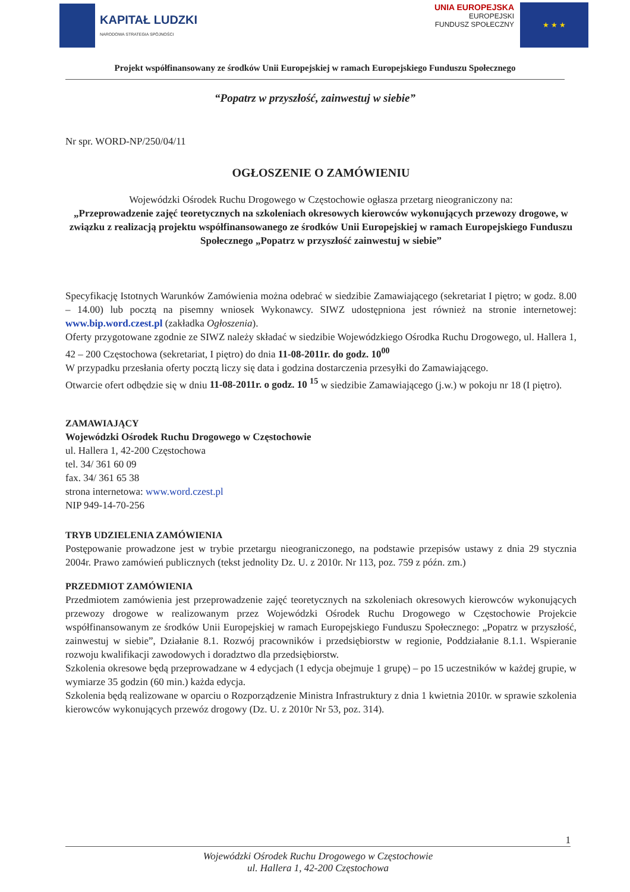KAPITAŁ LUDZKI
NARODOWA STRATEGIA SPÓJNOŚCI
UNIA EUROPEJSKA
EUROPEJSKI
FUNDUSZ SPOŁECZNY
★ ★ ★
Projekt współfinansowany ze środków Unii Europejskiej w ramach Europejskiego Funduszu Społecznego
“Popatrz w przyszłość, zainwestuj w siebie”
Nr spr. WORD-NP/250/04/11
OGŁOSZENIE O ZAMÓWIENIU
Wojewódzki Ośrodek Ruchu Drogowego w Częstochowie ogłasza przetarg nieograniczony na:
„Przeprowadzenie zajęć teoretycznych na szkoleniach okresowych kierowców wykonujących przewozy drogowe, w związku z realizacją projektu współfinansowanego ze środków Unii Europejskiej w ramach Europejskiego Funduszu Społecznego „Popatrz w przyszłość zainwestuj w siebie”
Specyfikację Istotnych Warunków Zamówienia można odebrać w siedzibie Zamawiającego (sekretariat I piętro; w godz. 8.00 – 14.00) lub pocztą na pisemny wniosek Wykonawcy. SIWZ udostępniona jest również na stronie internetowej: www.bip.word.czest.pl (zakładka Ogłoszenia).
Oferty przygotowane zgodnie ze SIWZ należy składać w siedzibie Wojewódzkiego Ośrodka Ruchu Drogowego, ul. Hallera 1, 42 – 200 Częstochowa (sekretariat, I piętro) do dnia 11-08-2011r. do godz. 10<sup>00</sup>
W przypadku przesłania oferty pocztą liczy się data i godzina dostarczenia przesyłki do Zamawiającego.
Otwarcie ofert odbędzie się w dniu 11-08-2011r. o godz. 10 <sup>15</sup> w siedzibie Zamawiającego (j.w.) w pokoju nr 18 (I piętro).
ZAMAWIAJĄCY
Wojewódzki Ośrodek Ruchu Drogowego w Częstochowie
ul. Hallera 1, 42-200 Częstochowa
tel. 34/ 361 60 09
fax. 34/ 361 65 38
strona internetowa: www.word.czest.pl
NIP 949-14-70-256
TRYB UDZIELENIA ZAMÓWIENIA
Postępowanie prowadzone jest w trybie przetargu nieograniczonego, na podstawie przepisów ustawy z dnia 29 stycznia 2004r. Prawo zamówień publicznych (tekst jednolity Dz. U. z 2010r. Nr 113, poz. 759 z późn. zm.)
PRZEDMIOT ZAMÓWIENIA
Przedmiotem zamówienia jest przeprowadzenie zajęć teoretycznych na szkoleniach okresowych kierowców wykonujących przewozy drogowe w realizowanym przez Wojewódzki Ośrodek Ruchu Drogowego w Częstochowie Projekcie współfinansowanym ze środków Unii Europejskiej w ramach Europejskiego Funduszu Społecznego: „Popatrz w przyszłość, zainwestuj w siebie”, Działanie 8.1. Rozwój pracowników i przedsiębiorstw w regionie, Poddziałanie 8.1.1. Wspieranie rozwoju kwalifikacji zawodowych i doradztwo dla przedsiębiorstw.
Szkolenia okresowe będą przeprowadzane w 4 edycjach (1 edycja obejmuje 1 grupę) – po 15 uczestników w każdej grupie, w wymiarze 35 godzin (60 min.) każda edycja.
Szkolenia będą realizowane w oparciu o Rozporządzenie Ministra Infrastruktury z dnia 1 kwietnia 2010r. w sprawie szkolenia kierowców wykonujących przewóz drogowy (Dz. U. z 2010r Nr 53, poz. 314).
1
Wojewódzki Ośrodek Ruchu Drogowego w Częstochowie
ul. Hallera 1, 42-200 Częstochowa